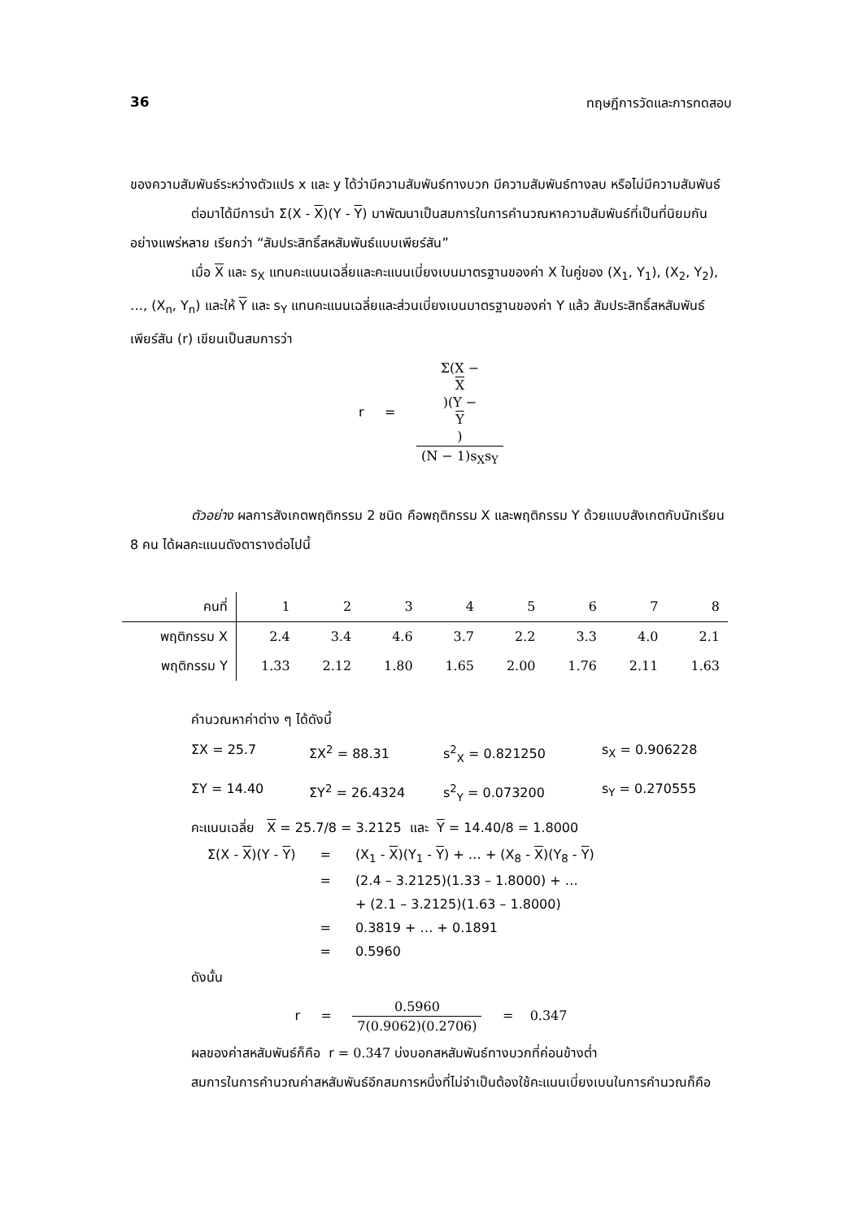36 ทฤษฎีการวัดและการทดสอบ
ของความสัมพันธ์ระหว่างตัวแปร x และ y ได้ว่ามีความสัมพันธ์ทางบวก มีความสัมพันธ์ทางลบ หรือไม่มีความสัมพันธ์
ต่อมาได้มีการนำ Σ(X - X)(Y - Y) มาพัฒนาเป็นสมการในการคำนวณหาความสัมพันธ์ที่เป็นที่นิยมกันอย่างแพร่หลาย เรียกว่า “สัมประสิทธิ์สหสัมพันธ์แบบเพียร์สัน”
เมื่อ X และ s<sub>X</sub> แทนคะแนนเฉลี่ยและคะแนนเบี่ยงเบนมาตรฐานของค่า X ในคู่ของ (X<sub>1</sub>, Y<sub>1</sub>), (X<sub>2</sub>, Y<sub>2</sub>), …, (X<sub>n</sub>, Y<sub>n</sub>) และให้ Y และ s<sub>Y</sub> แทนคะแนนเฉลี่ยและส่วนเบี่ยงเบนมาตรฐานของค่า Y แล้ว สัมประสิทธิ์สหสัมพันธ์เพียร์สัน (r) เขียนเป็นสมการว่า
r = Σ(X −
X)(Y −
Y) (N − 1)s<sub>X</sub>s<sub>Y</sub>
ตัวอย่าง ผลการสังเกตพฤติกรรม 2 ชนิด คือพฤติกรรม X และพฤติกรรม Y ด้วยแบบสังเกตกับนักเรียน 8 คน ได้ผลคะแนนดังตารางต่อไปนี้
| คนที่ | 1 | 2 | 3 | 4 | 5 | 6 | 7 | 8 |
| --- | --- | --- | --- | --- | --- | --- | --- | --- |
| พฤติกรรม X | 2.4 | 3.4 | 4.6 | 3.7 | 2.2 | 3.3 | 4.0 | 2.1 |
| พฤติกรรม Y | 1.33 | 2.12 | 1.80 | 1.65 | 2.00 | 1.76 | 2.11 | 1.63 |
คำนวณหาค่าต่าง ๆ ได้ดังนี้
ΣX = 25.7 ΣX<sup>2</sup> = 88.31 s<sup>2</sup><sub>X</sub> = 0.821250 s<sub>X</sub> = 0.906228 ΣY = 14.40 ΣY<sup>2</sup> = 26.4324 s<sup>2</sup><sub>Y</sub> = 0.073200 s<sub>Y</sub> = 0.270555
คะแนนเฉลี่ย X = 25.7/8 = 3.2125 และ Y = 14.40/8 = 1.8000
| Σ(X - X )(Y - Y ) | = | (X<sub>1</sub> - X )(Y<sub>1</sub> - Y ) + … + (X<sub>8</sub> - X )(Y<sub>8</sub> - Y ) |
| | = | (2.4 – 3.2125)(1.33 – 1.8000) + … |
| | | + (2.1 – 3.2125)(1.63 – 1.8000) |
| | = | 0.3819 + … + 0.1891 |
| | = | 0.5960 |
ดังนั้น
r = 0.5960 7(0.9062)(0.2706) = 0.347
ผลของค่าสหสัมพันธ์ก็คือ r = 0.347 บ่งบอกสหสัมพันธ์ทางบวกที่ค่อนข้างต่ำ
สมการในการคำนวณค่าสหสัมพันธ์อีกสมการหนึ่งที่ไม่จำเป็นต้องใช้คะแนนเบี่ยงเบนในการคำนวณก็คือ